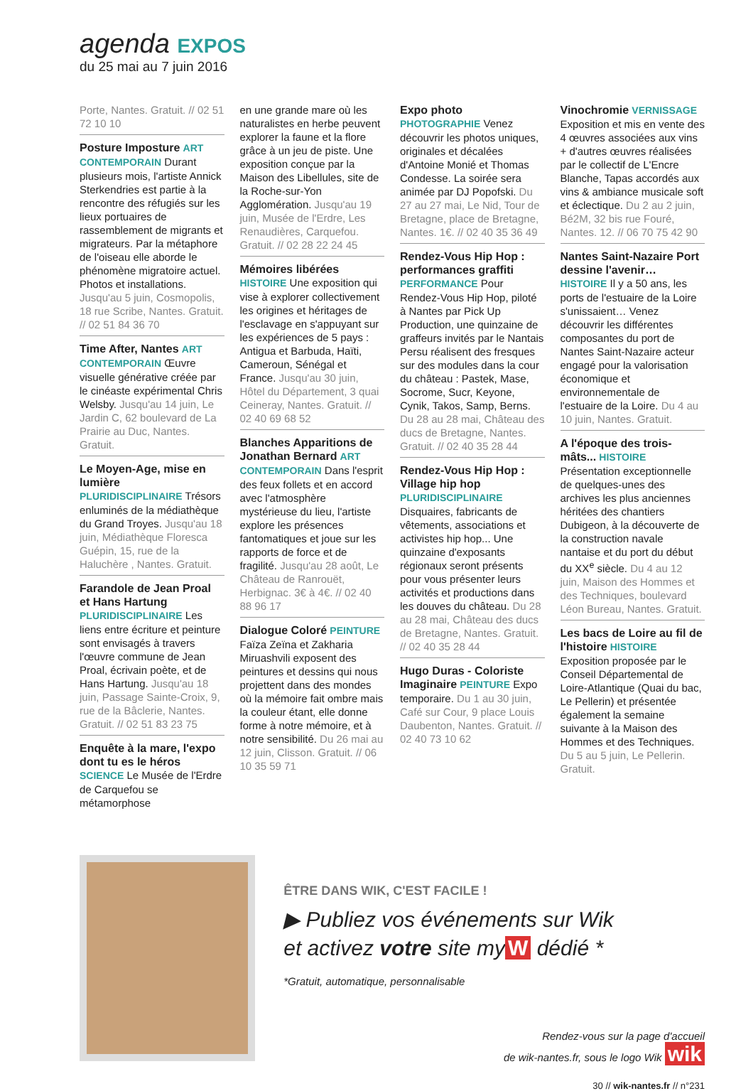agenda EXPOS
du 25 mai au 7 juin 2016
Porte, Nantes. Gratuit. // 02 51 72 10 10
Posture Imposture ART CONTEMPORAIN Durant plusieurs mois, l'artiste Annick Sterkendries est partie à la rencontre des réfugiés sur les lieux portuaires de rassemblement de migrants et migrateurs. Par la métaphore de l'oiseau elle aborde le phénomène migratoire actuel. Photos et installations. Jusqu'au 5 juin, Cosmopolis, 18 rue Scribe, Nantes. Gratuit. // 02 51 84 36 70
Time After, Nantes ART CONTEMPORAIN Œuvre visuelle générative créée par le cinéaste expérimental Chris Welsby. Jusqu'au 14 juin, Le Jardin C, 62 boulevard de La Prairie au Duc, Nantes. Gratuit.
Le Moyen-Age, mise en lumière PLURIDISCIPLINAIRE Trésors enluminés de la médiathèque du Grand Troyes. Jusqu'au 18 juin, Médiathèque Floresca Guépin, 15, rue de la Haluchère , Nantes. Gratuit.
Farandole de Jean Proal et Hans Hartung PLURIDISCIPLINAIRE Les liens entre écriture et peinture sont envisagés à travers l'œuvre commune de Jean Proal, écrivain poète, et de Hans Hartung. Jusqu'au 18 juin, Passage Sainte-Croix, 9, rue de la Bâclerie, Nantes. Gratuit. // 02 51 83 23 75
Enquête à la mare, l'expo dont tu es le héros SCIENCE Le Musée de l'Erdre de Carquefou se métamorphose
en une grande mare où les naturalistes en herbe peuvent explorer la faune et la flore grâce à un jeu de piste. Une exposition conçue par la Maison des Libellules, site de la Roche-sur-Yon Agglomération. Jusqu'au 19 juin, Musée de l'Erdre, Les Renaudières, Carquefou. Gratuit. // 02 28 22 24 45
Mémoires libérées HISTOIRE Une exposition qui vise à explorer collectivement les origines et héritages de l'esclavage en s'appuyant sur les expériences de 5 pays : Antigua et Barbuda, Haïti, Cameroun, Sénégal et France. Jusqu'au 30 juin, Hôtel du Département, 3 quai Ceineray, Nantes. Gratuit. // 02 40 69 68 52
Blanches Apparitions de Jonathan Bernard ART CONTEMPORAIN Dans l'esprit des feux follets et en accord avec l'atmosphère mystérieuse du lieu, l'artiste explore les présences fantomatiques et joue sur les rapports de force et de fragilité. Jusqu'au 28 août, Le Château de Ranrouët, Herbignac. 3€ à 4€. // 02 40 88 96 17
Dialogue Coloré PEINTURE Faïza Zeïna et Zakharia Miruashvili exposent des peintures et dessins qui nous projettent dans des mondes où la mémoire fait ombre mais la couleur étant, elle donne forme à notre mémoire, et à notre sensibilité. Du 26 mai au 12 juin, Clisson. Gratuit. // 06 10 35 59 71
Expo photo PHOTOGRAPHIE Venez découvrir les photos uniques, originales et décalées d'Antoine Monié et Thomas Condesse. La soirée sera animée par DJ Popofski. Du 27 au 27 mai, Le Nid, Tour de Bretagne, place de Bretagne, Nantes. 1€. // 02 40 35 36 49
Rendez-Vous Hip Hop : performances graffiti PERFORMANCE Pour Rendez-Vous Hip Hop, piloté à Nantes par Pick Up Production, une quinzaine de graffeurs invités par le Nantais Persu réalisent des fresques sur des modules dans la cour du château : Pastek, Mase, Socrome, Sucr, Keyone, Cynik, Takos, Samp, Berns. Du 28 au 28 mai, Château des ducs de Bretagne, Nantes. Gratuit. // 02 40 35 28 44
Rendez-Vous Hip Hop : Village hip hop PLURIDISCIPLINAIRE Disquaires, fabricants de vêtements, associations et activistes hip hop... Une quinzaine d'exposants régionaux seront présents pour vous présenter leurs activités et productions dans les douves du château. Du 28 au 28 mai, Château des ducs de Bretagne, Nantes. Gratuit. // 02 40 35 28 44
Hugo Duras - Coloriste Imaginaire PEINTURE Expo temporaire. Du 1 au 30 juin, Café sur Cour, 9 place Louis Daubenton, Nantes. Gratuit. // 02 40 73 10 62
Vinochromie VERNISSAGE Exposition et mis en vente des 4 œuvres associées aux vins + d'autres œuvres réalisées par le collectif de L'Encre Blanche, Tapas accordés aux vins & ambiance musicale soft et éclectique. Du 2 au 2 juin, Bé2M, 32 bis rue Fouré, Nantes. 12. // 06 70 75 42 90
Nantes Saint-Nazaire Port dessine l'avenir… HISTOIRE Il y a 50 ans, les ports de l'estuaire de la Loire s'unissaient… Venez découvrir les différentes composantes du port de Nantes Saint-Nazaire acteur engagé pour la valorisation économique et environnementale de l'estuaire de la Loire. Du 4 au 10 juin, Nantes. Gratuit.
A l'époque des trois-mâts... HISTOIRE Présentation exceptionnelle de quelques-unes des archives les plus anciennes héritées des chantiers Dubigeon, à la découverte de la construction navale nantaise et du port du début du XX<sup>e</sup> siècle. Du 4 au 12 juin, Maison des Hommes et des Techniques, boulevard Léon Bureau, Nantes. Gratuit.
Les bacs de Loire au fil de l'histoire HISTOIRE Exposition proposée par le Conseil Départemental de Loire-Atlantique (Quai du bac, Le Pellerin) et présentée également la semaine suivante à la Maison des Hommes et des Techniques. Du 5 au 5 juin, Le Pellerin. Gratuit.
ÊTRE DANS WIK, C'EST FACILE !
▶ Publiez vos événements sur Wik
et activez votre site my W dédié *
*Gratuit, automatique, personnalisable
Rendez-vous sur la page d'accueil
de wik-nantes.fr, sous le logo Wik wik
30 // wik-nantes.fr // n°231